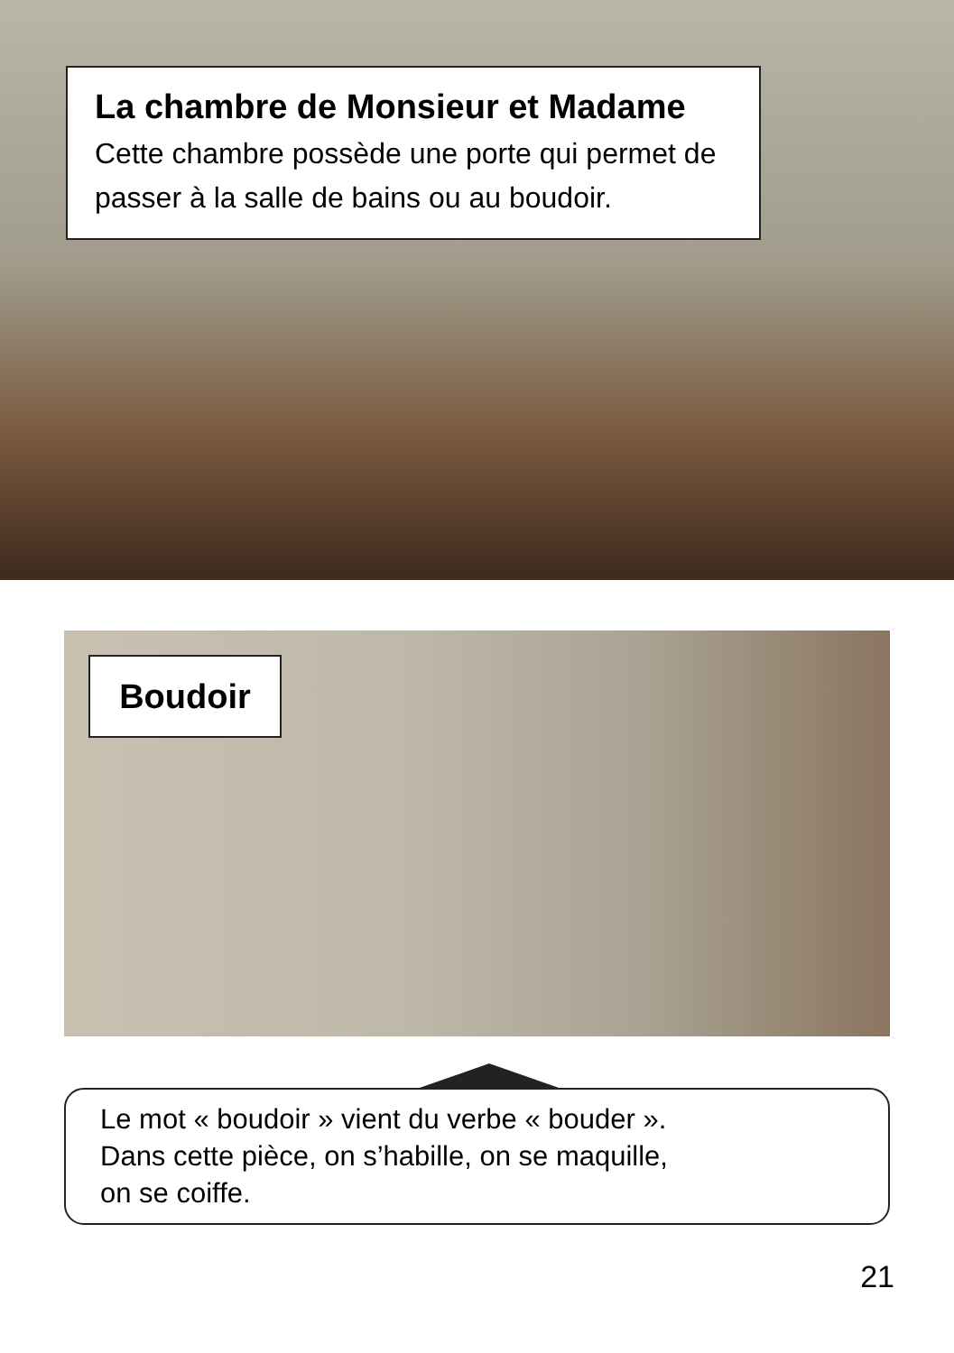La chambre de Monsieur et Madame
Cette chambre possède une porte qui permet de passer à la salle de bains ou au boudoir.
Boudoir
Le mot « boudoir » vient du verbe « bouder ».
Dans cette pièce, on s’habille, on se maquille,
on se coiffe.
21